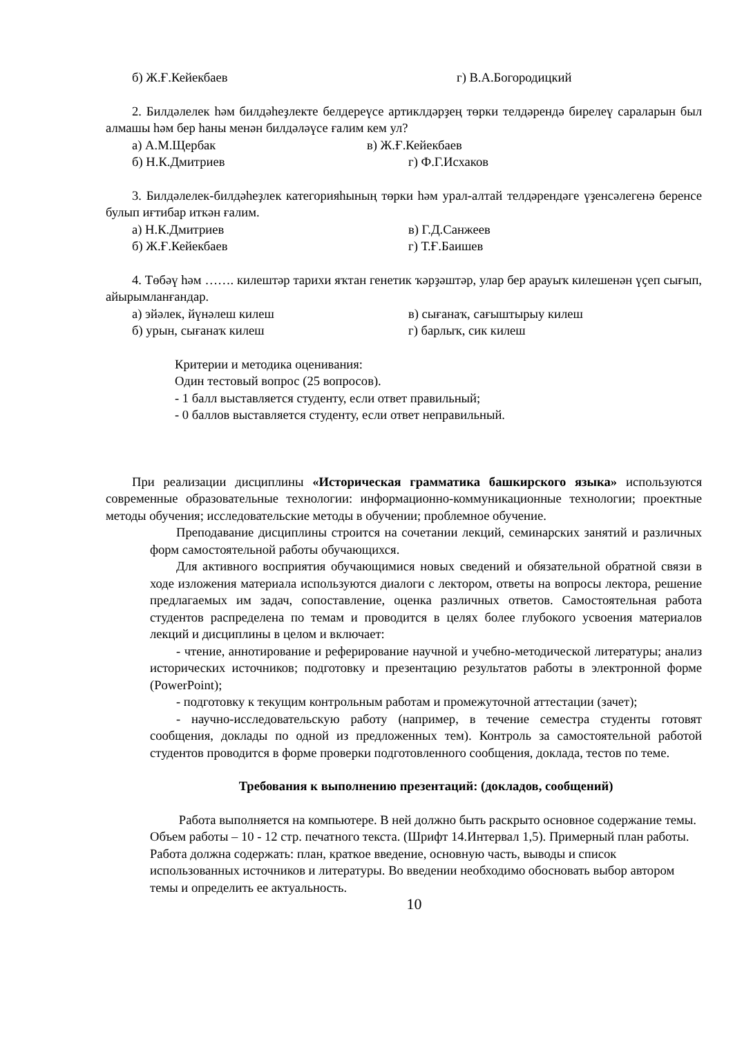б) Ж.Ғ.Кейекбаев г) В.А.Богородицкий
2. Билдәлелек һәм билдәһеҙлекте белдереүсе артиклдәрҙең төрки телдәрендә бирелеү сараларын был алмашы һәм бер һаны менән билдәләүсе ғалим кем ул?
а) А.М.Щербак в) Ж.Ғ.Кейекбаев
б) Н.К.Дмитриев г) Ф.Г.Исхаков
3. Билдәлелек-билдәһеҙлек категорияһының төрки һәм урал-алтай телдәрендәге үҙенсәлегенә беренсе булып иғтибар иткән ғалим.
а) Н.К.Дмитриев в) Г.Д.Санжеев
б) Ж.Ғ.Кейекбаев г) Т.Ғ.Баишев
4. Төбәү һәм ……. килештәр тарихи яҡтан генетик ҡәрҙәштәр, улар бер арауыҡ килешенән үҫеп сығып, айырымланғандар.
а) эйәлек, йүнәлеш килеш в) сығанаҡ, сағыштырыу килеш
б) урын, сығанаҡ килеш г) барлыҡ, сик килеш
Критерии и методика оценивания:
Один тестовый вопрос (25 вопросов).
- 1 балл выставляется студенту, если ответ правильный;
- 0 баллов выставляется студенту, если ответ неправильный.
При реализации дисциплины «Историческая грамматика башкирского языка» используются современные образовательные технологии: информационно-коммуникационные технологии; проектные методы обучения; исследовательские методы в обучении; проблемное обучение.
Преподавание дисциплины строится на сочетании лекций, семинарских занятий и различных форм самостоятельной работы обучающихся.
Для активного восприятия обучающимися новых сведений и обязательной обратной связи в ходе изложения материала используются диалоги с лектором, ответы на вопросы лектора, решение предлагаемых им задач, сопоставление, оценка различных ответов. Самостоятельная работа студентов распределена по темам и проводится в целях более глубокого усвоения материалов лекций и дисциплины в целом и включает:
- чтение, аннотирование и реферирование научной и учебно-методической литературы; анализ исторических источников; подготовку и презентацию результатов работы в электронной форме (PowerPoint);
- подготовку к текущим контрольным работам и промежуточной аттестации (зачет);
- научно-исследовательскую работу (например, в течение семестра студенты готовят сообщения, доклады по одной из предложенных тем). Контроль за самостоятельной работой студентов проводится в форме проверки подготовленного сообщения, доклада, тестов по теме.
Требования к выполнению презентаций: (докладов, сообщений)
Работа выполняется на компьютере. В ней должно быть раскрыто основное содержание темы. Объем работы – 10 - 12 стр. печатного текста. (Шрифт 14.Интервал 1,5). Примерный план работы. Работа должна содержать: план, краткое введение, основную часть, выводы и список использованных источников и литературы. Во введении необходимо обосновать выбор автором темы и определить ее актуальность.
10